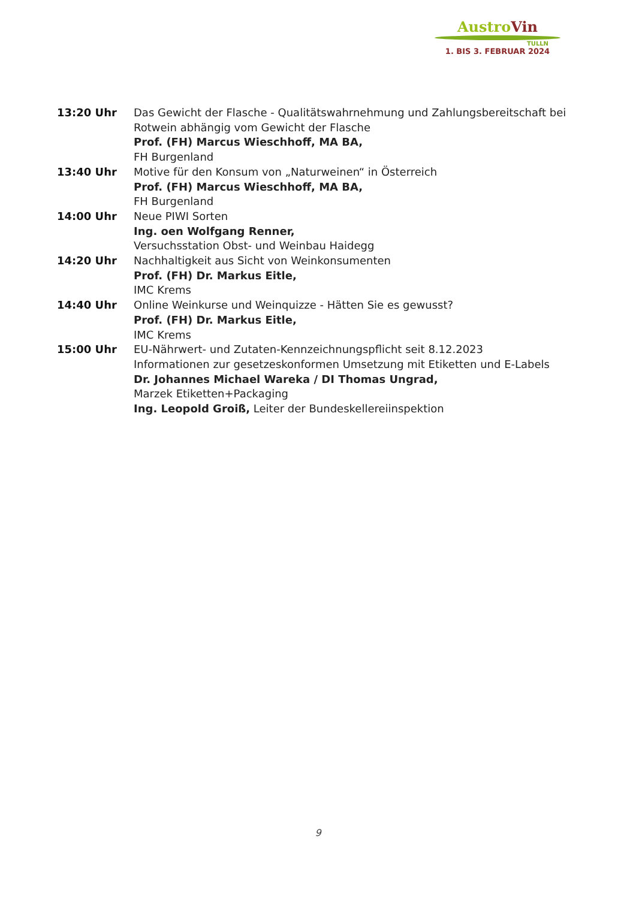Austro Vin
TULLN
1. BIS 3. FEBRUAR 2024
| 13:20 Uhr | Das Gewicht der Flasche - Qualitätswahrnehmung und Zahlungsbereitschaft bei Rotwein abhängig vom Gewicht der Flasche Prof. (FH) Marcus Wieschhoff, MA BA, FH Burgenland |
| 13:40 Uhr | Motive für den Konsum von „Naturweinen“ in Österreich Prof. (FH) Marcus Wieschhoff, MA BA, FH Burgenland |
| 14:00 Uhr | Neue PIWI Sorten Ing. oen Wolfgang Renner, Versuchsstation Obst- und Weinbau Haidegg |
| 14:20 Uhr | Nachhaltigkeit aus Sicht von Weinkonsumenten Prof. (FH) Dr. Markus Eitle, IMC Krems |
| 14:40 Uhr | Online Weinkurse und Weinquizze - Hätten Sie es gewusst? Prof. (FH) Dr. Markus Eitle, IMC Krems |
| 15:00 Uhr | EU-Nährwert- und Zutaten-Kennzeichnungspflicht seit 8.12.2023 Informationen zur gesetzeskonformen Umsetzung mit Etiketten und E-Labels Dr. Johannes Michael Wareka / DI Thomas Ungrad, Marzek Etiketten+Packaging Ing. Leopold Groiß, Leiter der Bundeskellereiinspektion |
9